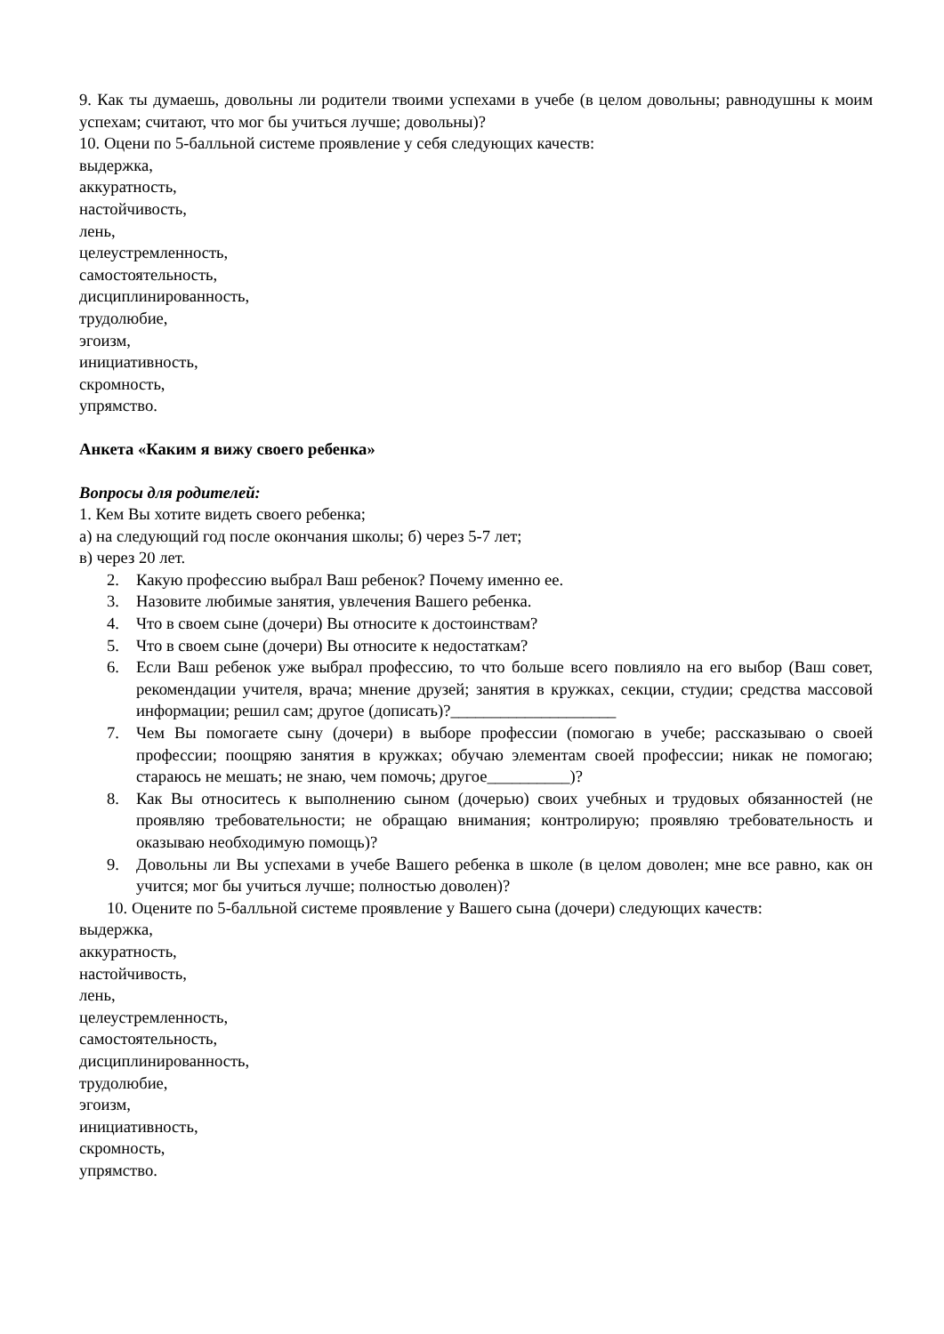9. Как ты думаешь, довольны ли родители твоими успехами в учебе (в целом довольны; равнодушны к моим успехам; считают, что мог бы учиться лучше; довольны)?
10. Оцени по 5-балльной системе проявление у себя следующих качеств:
выдержка,
аккуратность,
настойчивость,
лень,
целеустремленность,
самостоятельность,
дисциплинированность,
трудолюбие,
эгоизм,
инициативность,
скромность,
упрямство.
Анкета «Каким я вижу своего ребенка»
Вопросы для родителей:
1. Кем Вы хотите видеть своего ребенка;
а) на следующий год после окончания школы; б) через 5-7 лет;
в) через 20 лет.
2. Какую профессию выбрал Ваш ребенок? Почему именно ее.
3. Назовите любимые занятия, увлечения Вашего ребенка.
4. Что в своем сыне (дочери) Вы относите к достоинствам?
5. Что в своем сыне (дочери) Вы относите к недостаткам?
6. Если Ваш ребенок уже выбрал профессию, то что больше всего повлияло на его выбор (Ваш совет, рекомендации учителя, врача; мнение друзей; занятия в кружках, секции, студии; средства массовой информации; решил сам; другое (дописать)?____________________
7. Чем Вы помогаете сыну (дочери) в выборе профессии (помогаю в учебе; рассказываю о своей профессии; поощряю занятия в кружках; обучаю элементам своей профессии; никак не помогаю; стараюсь не мешать; не знаю, чем помочь; другое__________)?
8. Как Вы относитесь к выполнению сыном (дочерью) своих учебных и трудовых обязанностей (не проявляю требовательности; не обращаю внимания; контролирую; проявляю требовательность и оказываю необходимую помощь)?
9. Довольны ли Вы успехами в учебе Вашего ребенка в школе (в целом доволен; мне все равно, как он учится; мог бы учиться лучше; полностью доволен)?
10. Оцените по 5-балльной системе проявление у Вашего сына (дочери) следующих качеств:
выдержка,
аккуратность,
настойчивость,
лень,
целеустремленность,
самостоятельность,
дисциплинированность,
трудолюбие,
эгоизм,
инициативность,
скромность,
упрямство.